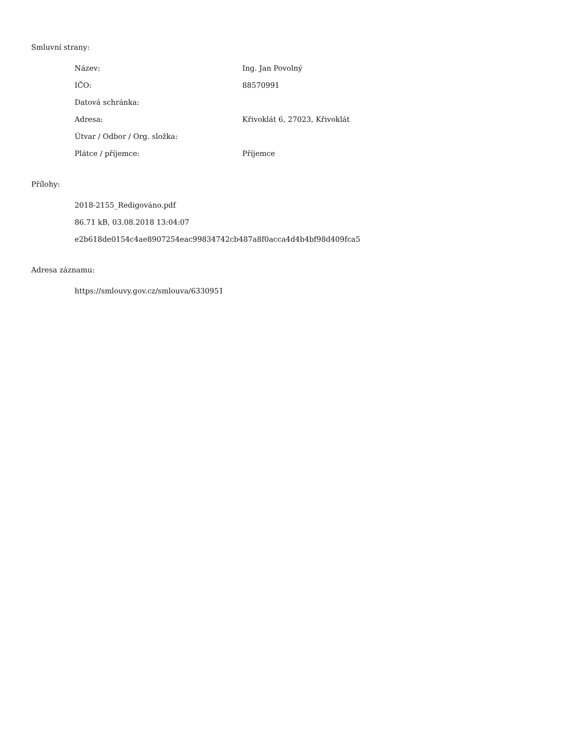Smluvní strany:
| Název: | Ing. Jan Povolný |
| IČO: | 88570991 |
| Datová schránka: | |
| Adresa: | Křivoklát 6, 27023, Křivoklát |
| Útvar / Odbor / Org. složka: | |
| Plátce / příjemce: | Příjemce |
Přílohy:
2018-2155_Redigováno.pdf
86.71 kB, 03.08.2018 13:04:07
e2b618de0154c4ae8907254eac99834742cb487a8f0acca4d4b4bf98d409fca5
Adresa záznamu:
https://smlouvy.gov.cz/smlouva/6330951